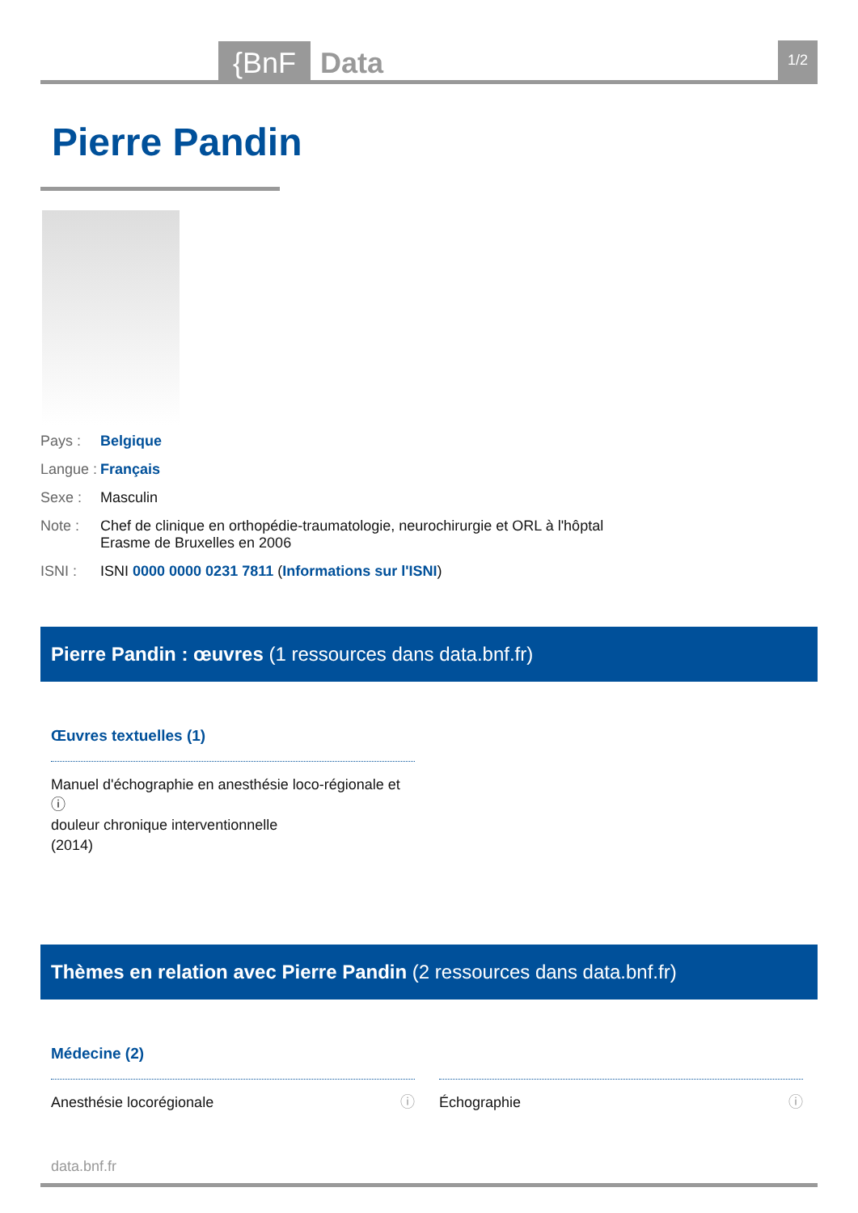{BnF Data
1/2
Pierre Pandin
Pays : Belgique
Langue : Français
Sexe : Masculin
Note : Chef de clinique en orthopédie-traumatologie, neurochirurgie et ORL à l'hôptal
Erasme de Bruxelles en 2006
ISNI : ISNI 0000 0000 0231 7811 (Informations sur l'ISNI)
Pierre Pandin : œuvres (1 ressources dans data.bnf.fr)
Œuvres textuelles (1)
Manuel d'échographie en anesthésie loco-régionale et ⓘ
douleur chronique interventionnelle
(2014)
Thèmes en relation avec Pierre Pandin (2 ressources dans data.bnf.fr)
Médecine (2)
Anesthésie locorégionale ⓘ Échographie ⓘ
data.bnf.fr